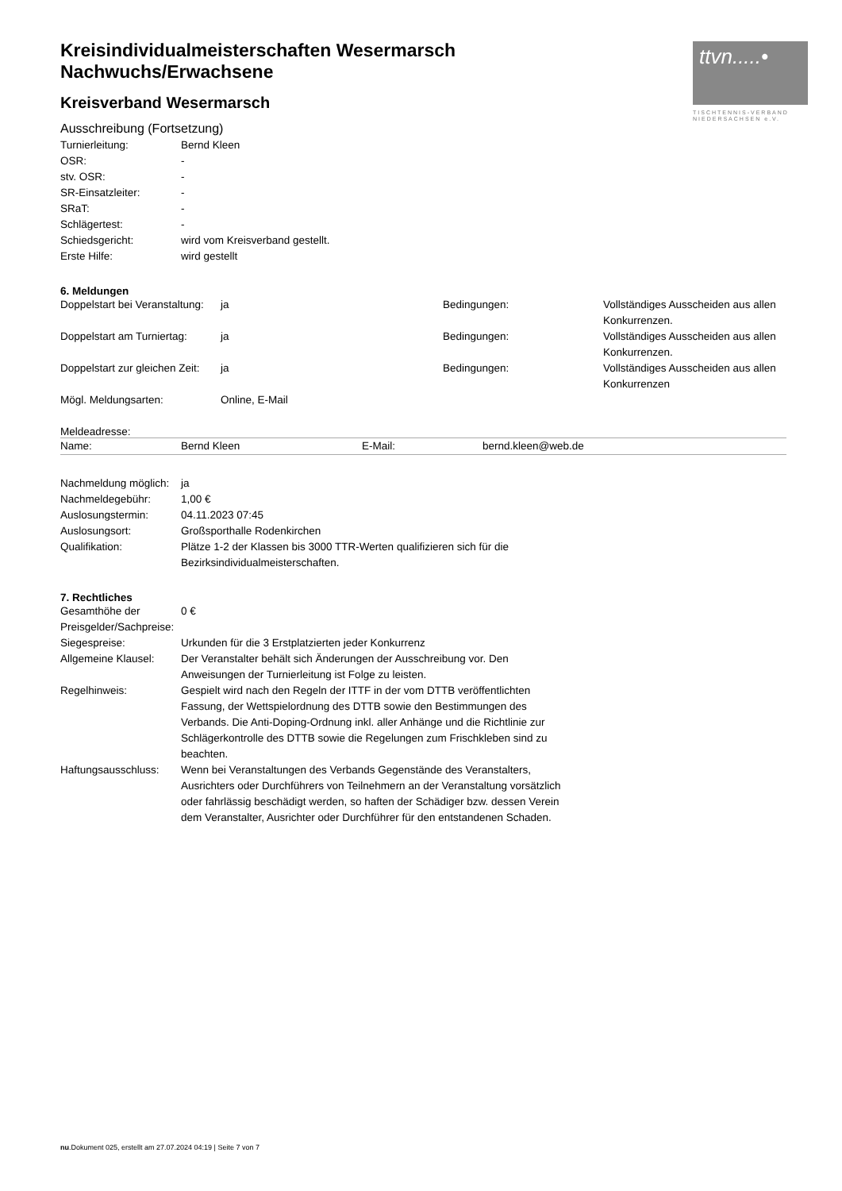ttvn.....•
TISCHTENNIS-VERBAND
NIEDERSACHSEN e.V.
Kreisindividualmeisterschaften Wesermarsch
Nachwuchs/Erwachsene
Kreisverband Wesermarsch
Ausschreibung (Fortsetzung)
| Turnierleitung: | Bernd Kleen |
| OSR: | - |
| stv. OSR: | - |
| SR-Einsatzleiter: | - |
| SRaT: | - |
| Schlägertest: | - |
| Schiedsgericht: | wird vom Kreisverband gestellt. |
| Erste Hilfe: | wird gestellt |
6. Meldungen
| Doppelstart bei Veranstaltung: | ja | Bedingungen: | Vollständiges Ausscheiden aus allen Konkurrenzen. |
| Doppelstart am Turniertag: | ja | Bedingungen: | Vollständiges Ausscheiden aus allen Konkurrenzen. |
| Doppelstart zur gleichen Zeit: | ja | Bedingungen: | Vollständiges Ausscheiden aus allen Konkurrenzen |
| Mögl. Meldungsarten: | Online, E-Mail | | |
Meldeadresse:
| Name: | Bernd Kleen | E-Mail: | bernd.kleen@web.de |
| Nachmeldung möglich: | ja |
| Nachmeldegebühr: | 1,00 € |
| Auslosungstermin: | 04.11.2023 07:45 |
| Auslosungsort: | Großsporthalle Rodenkirchen |
| Qualifikation: | Plätze 1-2 der Klassen bis 3000 TTR-Werten qualifizieren sich für die Bezirksindividualmeisterschaften. |
7. Rechtliches
| Gesamthöhe der Preisgelder/Sachpreise: | 0 € |
| Siegespreise: | Urkunden für die 3 Erstplatzierten jeder Konkurrenz |
| Allgemeine Klausel: | Der Veranstalter behält sich Änderungen der Ausschreibung vor. Den Anweisungen der Turnierleitung ist Folge zu leisten. |
| Regelhinweis: | Gespielt wird nach den Regeln der ITTF in der vom DTTB veröffentlichten Fassung, der Wettspielordnung des DTTB sowie den Bestimmungen des Verbands. Die Anti-Doping-Ordnung inkl. aller Anhänge und die Richtlinie zur Schlägerkontrolle des DTTB sowie die Regelungen zum Frischkleben sind zu beachten. |
| Haftungsausschluss: | Wenn bei Veranstaltungen des Verbands Gegenstände des Veranstalters, Ausrichters oder Durchführers von Teilnehmern an der Veranstaltung vorsätzlich oder fahrlässig beschädigt werden, so haften der Schädiger bzw. dessen Verein dem Veranstalter, Ausrichter oder Durchführer für den entstandenen Schaden. |
nu.Dokument 025, erstellt am 27.07.2024 04:19 | Seite 7 von 7